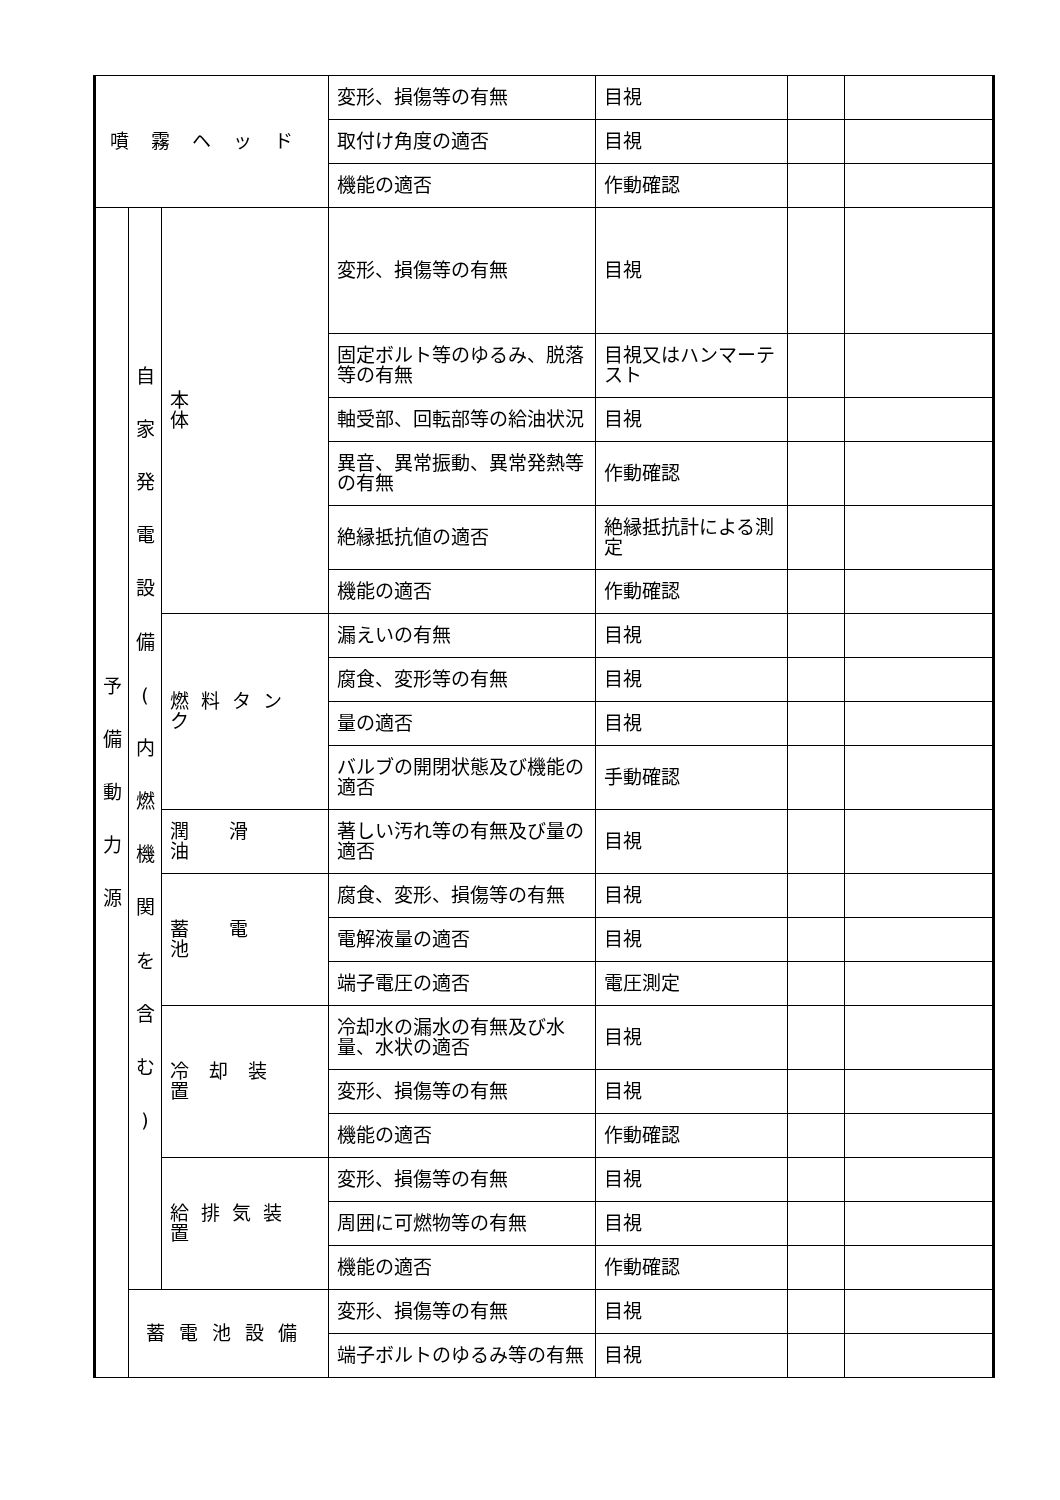| 噴霧ヘッド | | | 変形、損傷等の有無 | 目視 | | |
| | | | 取付け角度の適否 | 目視 | | |
| | | | 機能の適否 | 作動確認 | | |
| 予 備 動 力 源 | 自 家 発 電 設 備 ( 内 燃 機 関 を 含 む ) | 本体 | 変形、損傷等の有無 | 目視 | | |
| | | | 固定ボルト等のゆるみ、脱落等の有無 | 目視又はハンマーテスト | | |
| | | | 軸受部、回転部等の給油状況 | 目視 | | |
| | | | 異音、異常振動、異常発熱等の有無 | 作動確認 | | |
| | | | 絶縁抵抗値の適否 | 絶縁抵抗計による測定 | | |
| | | | 機能の適否 | 作動確認 | | |
| | | 燃料タンク | 漏えいの有無 | 目視 | | |
| | | | 腐食、変形等の有無 | 目視 | | |
| | | | 量の適否 | 目視 | | |
| | | | バルブの開閉状態及び機能の適否 | 手動確認 | | |
| | | 潤滑油 | 著しい汚れ等の有無及び量の適否 | 目視 | | |
| | | 蓄電池 | 腐食、変形、損傷等の有無 | 目視 | | |
| | | | 電解液量の適否 | 目視 | | |
| | | | 端子電圧の適否 | 電圧測定 | | |
| | | 冷却装置 | 冷却水の漏水の有無及び水量、水状の適否 | 目視 | | |
| | | | 変形、損傷等の有無 | 目視 | | |
| | | | 機能の適否 | 作動確認 | | |
| | | 給排気装置 | 変形、損傷等の有無 | 目視 | | |
| | | | 周囲に可燃物等の有無 | 目視 | | |
| | | | 機能の適否 | 作動確認 | | |
| | 蓄電池設備 | | 変形、損傷等の有無 | 目視 | | |
| | | | 端子ボルトのゆるみ等の有無 | 目視 | | |